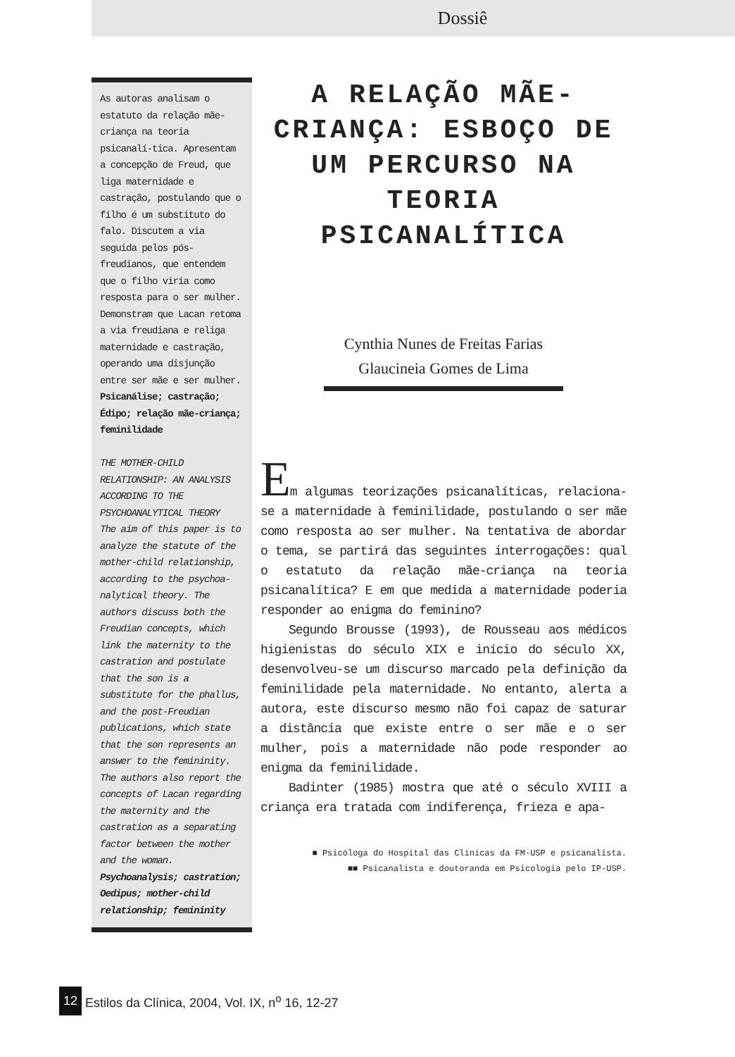Dossiê
As autoras analisam o estatuto da relação mãe-criança na teoria psicanalí-tica. Apresentam a concepção de Freud, que liga maternidade e castração, postulando que o filho é um substituto do falo. Discutem a via seguida pelos pós-freudianos, que entendem que o filho viria como resposta para o ser mulher. Demonstram que Lacan retoma a via freudiana e religa maternidade e castração, operando uma disjunção entre ser mãe e ser mulher.
Psicanálise; castração; Édipo; relação mãe-criança; feminilidade
THE MOTHER-CHILD RELATIONSHIP: AN ANALYSIS ACCORDING TO THE PSYCHOANALYTICAL THEORY
The aim of this paper is to analyze the statute of the mother-child relationship, according to the psychoa-nalytical theory. The authors discuss both the Freudian concepts, which link the maternity to the castration and postulate that the son is a substitute for the phallus, and the post-Freudian publications, which state that the son represents an answer to the femininity. The authors also report the concepts of Lacan regarding the maternity and the castration as a separating factor between the mother and the woman.
Psychoanalysis; castration; Oedipus; mother-child relationship; femininity
A RELAÇÃO MÃE-CRIANÇA: ESBOÇO DE UM PERCURSO NA TEORIA PSICANALÍTICA
Cynthia Nunes de Freitas Farias
Glaucineia Gomes de Lima
Em algumas teorizações psicanalíticas, relaciona-se a maternidade à feminilidade, postulando o ser mãe como resposta ao ser mulher. Na tentativa de abordar o tema, se partirá das seguintes interrogações: qual o estatuto da relação mãe-criança na teoria psicanalítica? E em que medida a maternidade poderia responder ao enigma do feminino?
Segundo Brousse (1993), de Rousseau aos médicos higienistas do século XIX e início do século XX, desenvolveu-se um discurso marcado pela definição da feminilidade pela maternidade. No entanto, alerta a autora, este discurso mesmo não foi capaz de saturar a distância que existe entre o ser mãe e o ser mulher, pois a maternidade não pode responder ao enigma da feminilidade.
Badinter (1985) mostra que até o século XVIII a criança era tratada com indiferença, frieza e apa-
■ Psicóloga do Hospital das Clínicas da FM-USP e psicanalista.
■■ Psicanalista e doutoranda em Psicologia pelo IP-USP.
12 Estilos da Clínica, 2004, Vol. IX, n<sup>o</sup> 16, 12-27